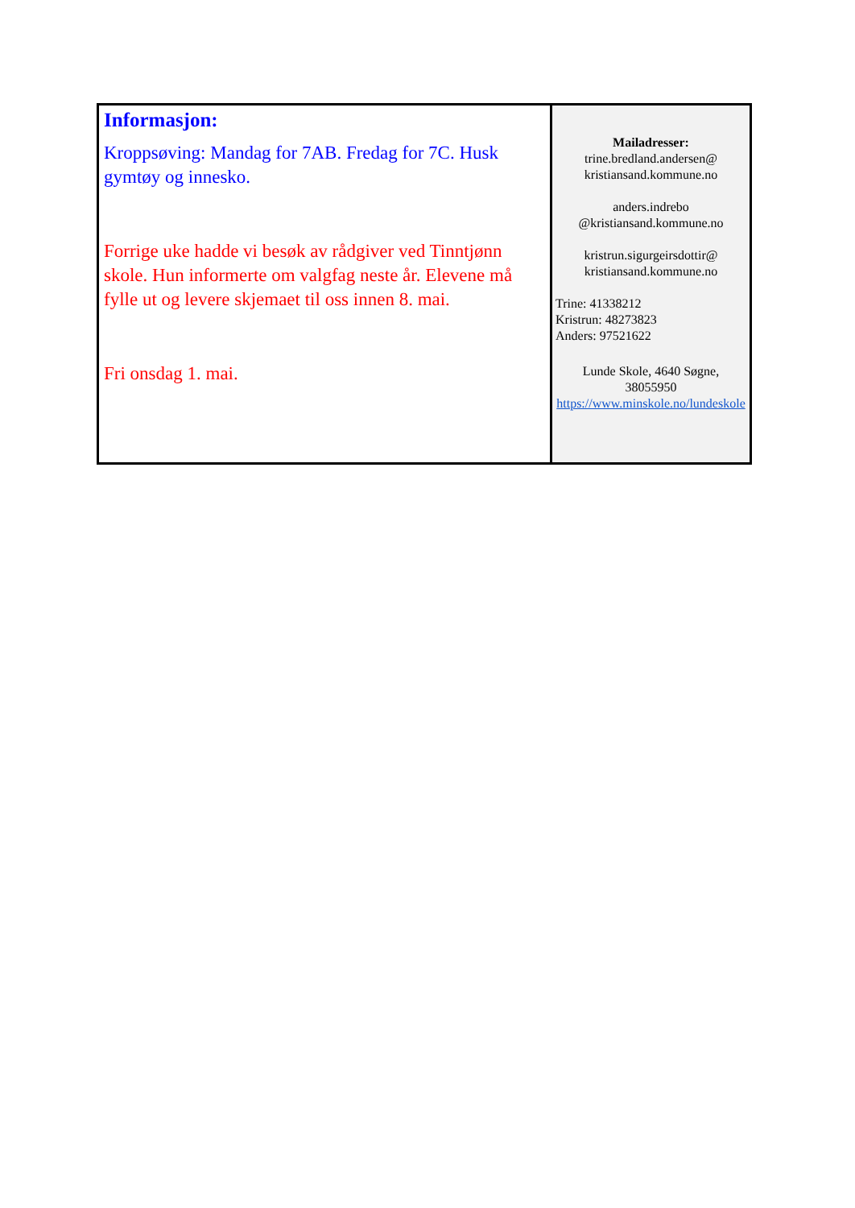| Informasjon: Kroppsøving: Mandag for 7AB. Fredag for 7C. Husk gymtøy og innesko. Forrige uke hadde vi besøk av rådgiver ved Tinntjønn skole. Hun informerte om valgfag neste år. Elevene må fylle ut og levere skjemaet til oss innen 8. mai. Fri onsdag 1. mai. | Mailadresser: trine.bredland.andersen@ kristiansand.kommune.no anders.indrebo @kristiansand.kommune.no kristrun.sigurgeirsdottir@ kristiansand.kommune.no Trine: 41338212 Kristrun: 48273823 Anders: 97521622 Lunde Skole, 4640 Søgne, 38055950 https://www.minskole.no/lundeskole |